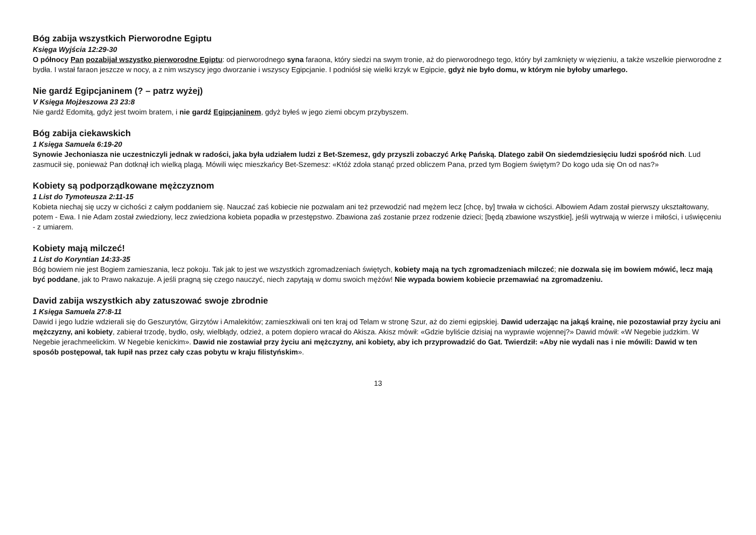Bóg zabija wszystkich Pierworodne Egiptu
Księga Wyjścia 12:29-30
O północy Pan pozabijał wszystko pierworodne Egiptu: od pierworodnego syna faraona, który siedzi na swym tronie, aż do pierworodnego tego, który był zamknięty w więzieniu, a także wszelkie pierworodne z bydła. I wstał faraon jeszcze w nocy, a z nim wszyscy jego dworzanie i wszyscy Egipcjanie. I podniósł się wielki krzyk w Egipcie, gdyż nie było domu, w którym nie byłoby umarłego.
Nie gardź Egipcjaninem (? – patrz wyżej)
V Księga Mojżeszowa 23 23:8
Nie gardź Edomitą, gdyż jest twoim bratem, i nie gardź Egipcjaninem, gdyż byłeś w jego ziemi obcym przybyszem.
Bóg zabija ciekawskich
1 Księga Samuela 6:19-20
Synowie Jechoniasza nie uczestniczyli jednak w radości, jaka była udziałem ludzi z Bet-Szemesz, gdy przyszli zobaczyć Arkę Pańską. Dlatego zabił On siedemdziesięciu ludzi spośród nich. Lud zasmucił się, ponieważ Pan dotknął ich wielką plagą. Mówili więc mieszkańcy Bet-Szemesz: «Któż zdoła stanąć przed obliczem Pana, przed tym Bogiem świętym? Do kogo uda się On od nas?»
Kobiety są podporządkowane mężczyznom
1 List do Tymoteusza 2:11-15
Kobieta niechaj się uczy w cichości z całym poddaniem się. Nauczać zaś kobiecie nie pozwalam ani też przewodzić nad mężem lecz [chcę, by] trwała w cichości. Albowiem Adam został pierwszy ukształtowany, potem - Ewa. I nie Adam został zwiedziony, lecz zwiedziona kobieta popadła w przestępstwo. Zbawiona zaś zostanie przez rodzenie dzieci; [będą zbawione wszystkie], jeśli wytrwają w wierze i miłości, i uświęceniu - z umiarem.
Kobiety mają milczeć!
1 List do Koryntian 14:33-35
Bóg bowiem nie jest Bogiem zamieszania, lecz pokoju. Tak jak to jest we wszystkich zgromadzeniach świętych, kobiety mają na tych zgromadzeniach milczeć; nie dozwala się im bowiem mówić, lecz mają być poddane, jak to Prawo nakazuje. A jeśli pragną się czego nauczyć, niech zapytają w domu swoich mężów! Nie wypada bowiem kobiecie przemawiać na zgromadzeniu.
David zabija wszystkich aby zatuszować swoje zbrodnie
1 Księga Samuela 27:8-11
Dawid i jego ludzie wdzierali się do Geszurytów, Girzytów i Amalekitów; zamieszkiwali oni ten kraj od Telam w stronę Szur, aż do ziemi egipskiej. Dawid uderzając na jakąś krainę, nie pozostawiał przy życiu ani mężczyzny, ani kobiety, zabierał trzodę, bydło, osły, wielbłądy, odzież, a potem dopiero wracał do Akisza. Akisz mówił: «Gdzie byliście dzisiaj na wyprawie wojennej?» Dawid mówił: «W Negebie judzkim. W Negebie jerachmeelickim. W Negebie kenickim». Dawid nie zostawiał przy życiu ani mężczyzny, ani kobiety, aby ich przyprowadzić do Gat. Twierdził: «Aby nie wydali nas i nie mówili: Dawid w ten sposób postępował, tak łupił nas przez cały czas pobytu w kraju filistyńskim».
13